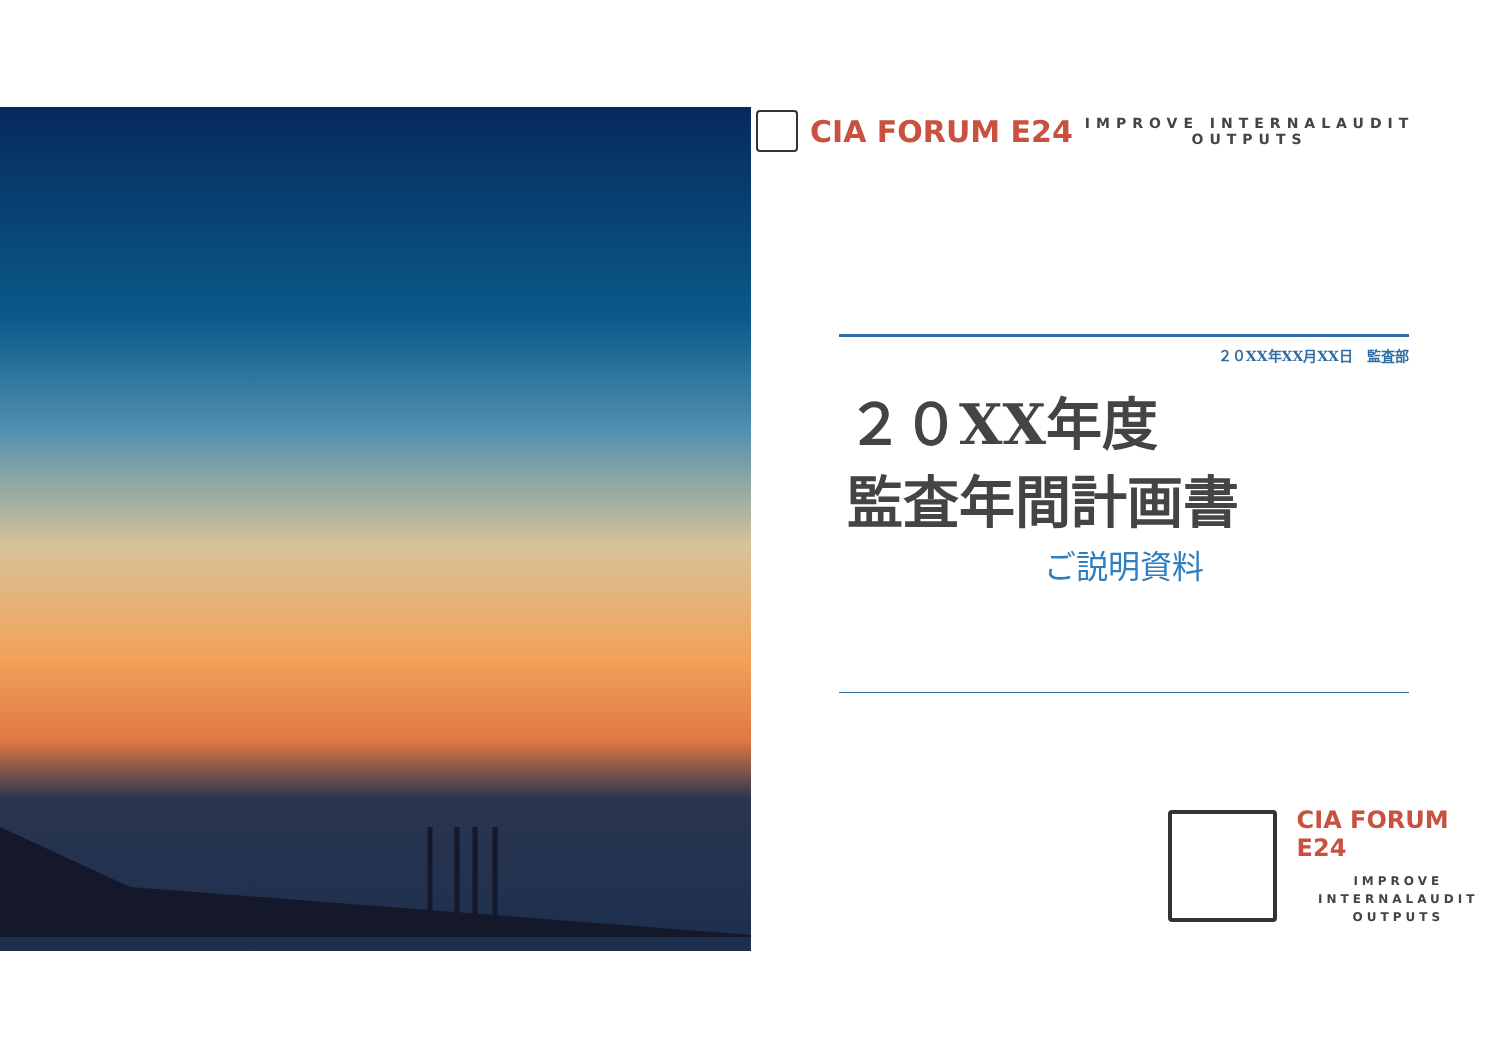CIA FORUM E24
IMPROVE INTERNALAUDIT
OUTPUTS
２０XX年XX月XX日　監査部
２０XX年度
監査年間計画書
ご説明資料
CIA FORUM E24
IMPROVE
INTERNALAUDIT
OUTPUTS